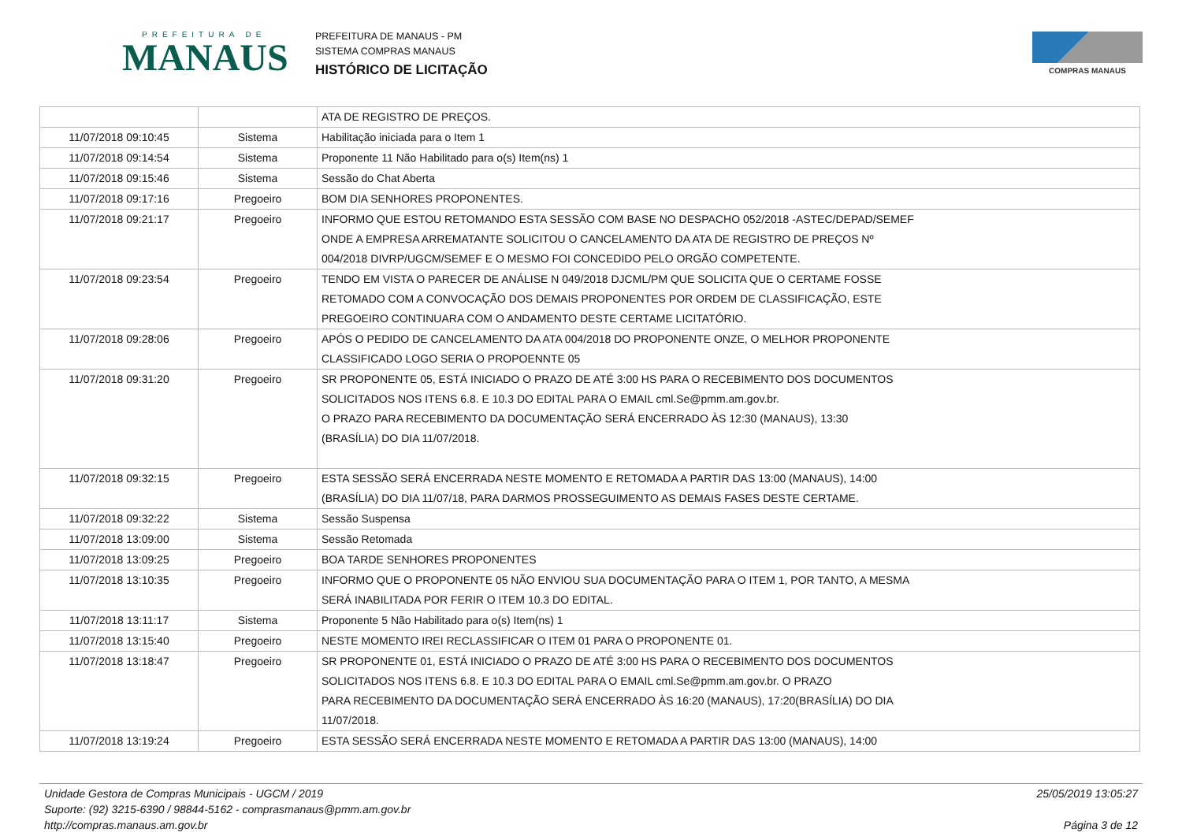PREFEITURA DE
MANAUS
PREFEITURA DE MANAUS - PM
SISTEMA COMPRAS MANAUS
HISTÓRICO DE LICITAÇÃO
COMPRAS MANAUS
| | | ATA DE REGISTRO DE PREÇOS. |
| 11/07/2018 09:10:45 | Sistema | Habilitação iniciada para o Item 1 |
| 11/07/2018 09:14:54 | Sistema | Proponente 11 Não Habilitado para o(s) Item(ns) 1 |
| 11/07/2018 09:15:46 | Sistema | Sessão do Chat Aberta |
| 11/07/2018 09:17:16 | Pregoeiro | BOM DIA SENHORES PROPONENTES. |
| 11/07/2018 09:21:17 | Pregoeiro | INFORMO QUE ESTOU RETOMANDO ESTA SESSÃO COM BASE NO DESPACHO 052/2018 -ASTEC/DEPAD/SEMEF ONDE A EMPRESA ARREMATANTE SOLICITOU O CANCELAMENTO DA ATA DE REGISTRO DE PREÇOS Nº 004/2018 DIVRP/UGCM/SEMEF E O MESMO FOI CONCEDIDO PELO ORGÃO COMPETENTE. |
| 11/07/2018 09:23:54 | Pregoeiro | TENDO EM VISTA O PARECER DE ANÁLISE N 049/2018 DJCML/PM QUE SOLICITA QUE O CERTAME FOSSE RETOMADO COM A CONVOCAÇÃO DOS DEMAIS PROPONENTES POR ORDEM DE CLASSIFICAÇÃO, ESTE PREGOEIRO CONTINUARA COM O ANDAMENTO DESTE CERTAME LICITATÓRIO. |
| 11/07/2018 09:28:06 | Pregoeiro | APÓS O PEDIDO DE CANCELAMENTO DA ATA 004/2018 DO PROPONENTE ONZE, O MELHOR PROPONENTE CLASSIFICADO LOGO SERIA O PROPOENNTE 05 |
| 11/07/2018 09:31:20 | Pregoeiro | SR PROPONENTE 05, ESTÁ INICIADO O PRAZO DE ATÉ 3:00 HS PARA O RECEBIMENTO DOS DOCUMENTOS SOLICITADOS NOS ITENS 6.8. E 10.3 DO EDITAL PARA O EMAIL cml.Se@pmm.am.gov.br. O PRAZO PARA RECEBIMENTO DA DOCUMENTAÇÃO SERÁ ENCERRADO ÀS 12:30 (MANAUS), 13:30 (BRASÍLIA) DO DIA 11/07/2018. |
| 11/07/2018 09:32:15 | Pregoeiro | ESTA SESSÃO SERÁ ENCERRADA NESTE MOMENTO E RETOMADA A PARTIR DAS 13:00 (MANAUS), 14:00 (BRASÍLIA) DO DIA 11/07/18, PARA DARMOS PROSSEGUIMENTO AS DEMAIS FASES DESTE CERTAME. |
| 11/07/2018 09:32:22 | Sistema | Sessão Suspensa |
| 11/07/2018 13:09:00 | Sistema | Sessão Retomada |
| 11/07/2018 13:09:25 | Pregoeiro | BOA TARDE SENHORES PROPONENTES |
| 11/07/2018 13:10:35 | Pregoeiro | INFORMO QUE O PROPONENTE 05 NÃO ENVIOU SUA DOCUMENTAÇÃO PARA O ITEM 1, POR TANTO, A MESMA SERÁ INABILITADA POR FERIR O ITEM 10.3 DO EDITAL. |
| 11/07/2018 13:11:17 | Sistema | Proponente 5 Não Habilitado para o(s) Item(ns) 1 |
| 11/07/2018 13:15:40 | Pregoeiro | NESTE MOMENTO IREI RECLASSIFICAR O ITEM 01 PARA O PROPONENTE 01. |
| 11/07/2018 13:18:47 | Pregoeiro | SR PROPONENTE 01, ESTÁ INICIADO O PRAZO DE ATÉ 3:00 HS PARA O RECEBIMENTO DOS DOCUMENTOS SOLICITADOS NOS ITENS 6.8. E 10.3 DO EDITAL PARA O EMAIL cml.Se@pmm.am.gov.br. O PRAZO PARA RECEBIMENTO DA DOCUMENTAÇÃO SERÁ ENCERRADO ÀS 16:20 (MANAUS), 17:20(BRASÍLIA) DO DIA 11/07/2018. |
| 11/07/2018 13:19:24 | Pregoeiro | ESTA SESSÃO SERÁ ENCERRADA NESTE MOMENTO E RETOMADA A PARTIR DAS 13:00 (MANAUS), 14:00 |
Unidade Gestora de Compras Municipais - UGCM / 2019
Suporte: (92) 3215-6390 / 98844-5162 - comprasmanaus@pmm.am.gov.br
http://compras.manaus.am.gov.br
25/05/2019 13:05:27
Página 3 de 12